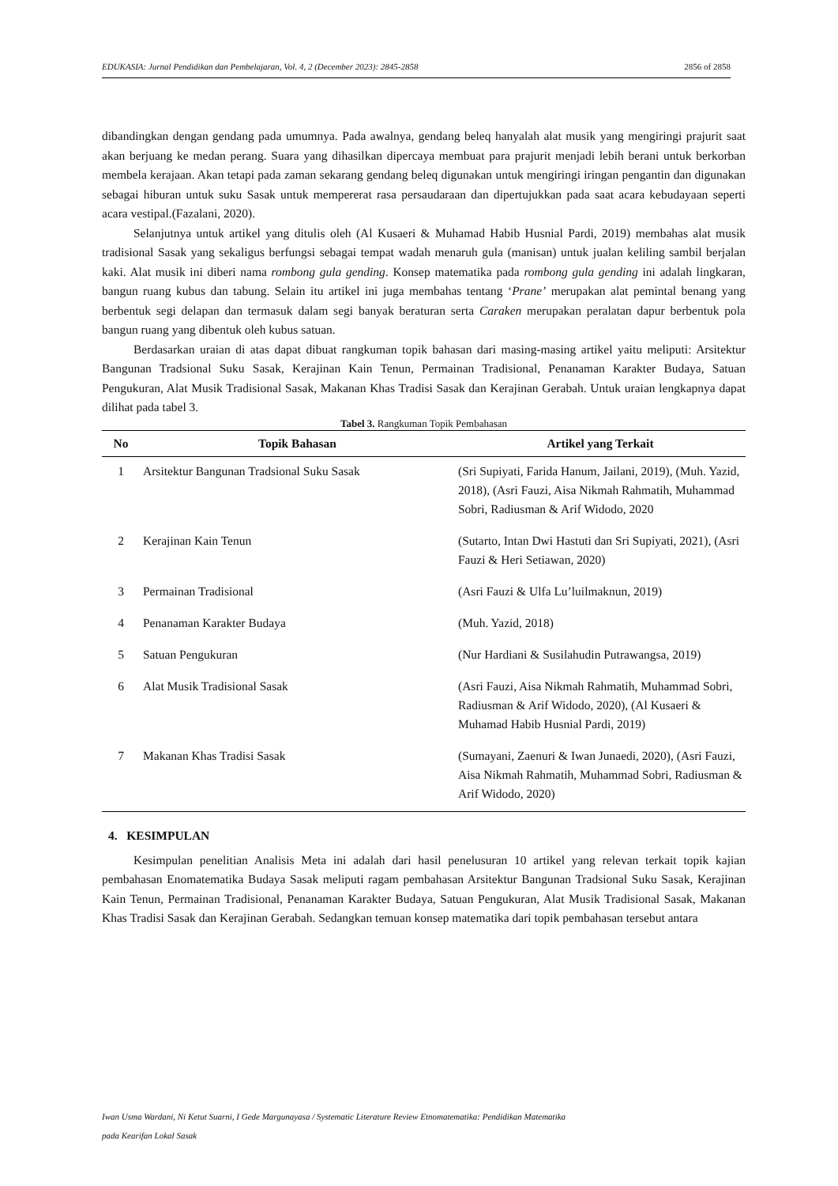EDUKASIA: Jurnal Pendidikan dan Pembelajaran, Vol. 4, 2 (December 2023): 2845-2858 2856 of 2858
dibandingkan dengan gendang pada umumnya. Pada awalnya, gendang beleq hanyalah alat musik yang mengiringi prajurit saat akan berjuang ke medan perang. Suara yang dihasilkan dipercaya membuat para prajurit menjadi lebih berani untuk berkorban membela kerajaan. Akan tetapi pada zaman sekarang gendang beleq digunakan untuk mengiringi iringan pengantin dan digunakan sebagai hiburan untuk suku Sasak untuk mempererat rasa persaudaraan dan dipertujukkan pada saat acara kebudayaan seperti acara vestipal.(Fazalani, 2020).
Selanjutnya untuk artikel yang ditulis oleh (Al Kusaeri & Muhamad Habib Husnial Pardi, 2019) membahas alat musik tradisional Sasak yang sekaligus berfungsi sebagai tempat wadah menaruh gula (manisan) untuk jualan keliling sambil berjalan kaki. Alat musik ini diberi nama rombong gula gending. Konsep matematika pada rombong gula gending ini adalah lingkaran, bangun ruang kubus dan tabung. Selain itu artikel ini juga membahas tentang ‘Prane’ merupakan alat pemintal benang yang berbentuk segi delapan dan termasuk dalam segi banyak beraturan serta Caraken merupakan peralatan dapur berbentuk pola bangun ruang yang dibentuk oleh kubus satuan.
Berdasarkan uraian di atas dapat dibuat rangkuman topik bahasan dari masing-masing artikel yaitu meliputi: Arsitektur Bangunan Tradsional Suku Sasak, Kerajinan Kain Tenun, Permainan Tradisional, Penanaman Karakter Budaya, Satuan Pengukuran, Alat Musik Tradisional Sasak, Makanan Khas Tradisi Sasak dan Kerajinan Gerabah. Untuk uraian lengkapnya dapat dilihat pada tabel 3.
Tabel 3. Rangkuman Topik Pembahasan
| No | Topik Bahasan | Artikel yang Terkait |
| --- | --- | --- |
| 1 | Arsitektur Bangunan Tradsional Suku Sasak | (Sri Supiyati, Farida Hanum, Jailani, 2019), (Muh. Yazid, 2018), (Asri Fauzi, Aisa Nikmah Rahmatih, Muhammad Sobri, Radiusman & Arif Widodo, 2020 |
| 2 | Kerajinan Kain Tenun | (Sutarto, Intan Dwi Hastuti dan Sri Supiyati, 2021), (Asri Fauzi & Heri Setiawan, 2020) |
| 3 | Permainan Tradisional | (Asri Fauzi & Ulfa Lu’luilmaknun, 2019) |
| 4 | Penanaman Karakter Budaya | (Muh. Yazid, 2018) |
| 5 | Satuan Pengukuran | (Nur Hardiani & Susilahudin Putrawangsa, 2019) |
| 6 | Alat Musik Tradisional Sasak | (Asri Fauzi, Aisa Nikmah Rahmatih, Muhammad Sobri, Radiusman & Arif Widodo, 2020), (Al Kusaeri & Muhamad Habib Husnial Pardi, 2019) |
| 7 | Makanan Khas Tradisi Sasak | (Sumayani, Zaenuri & Iwan Junaedi, 2020), (Asri Fauzi, Aisa Nikmah Rahmatih, Muhammad Sobri, Radiusman & Arif Widodo, 2020) |
4. KESIMPULAN
Kesimpulan penelitian Analisis Meta ini adalah dari hasil penelusuran 10 artikel yang relevan terkait topik kajian pembahasan Enomatematika Budaya Sasak meliputi ragam pembahasan Arsitektur Bangunan Tradsional Suku Sasak, Kerajinan Kain Tenun, Permainan Tradisional, Penanaman Karakter Budaya, Satuan Pengukuran, Alat Musik Tradisional Sasak, Makanan Khas Tradisi Sasak dan Kerajinan Gerabah. Sedangkan temuan konsep matematika dari topik pembahasan tersebut antara
Iwan Usma Wardani, Ni Ketut Suarni, I Gede Margunayasa / Systematic Literature Review Etnomatematika: Pendidikan Matematika
pada Kearifan Lokal Sasak